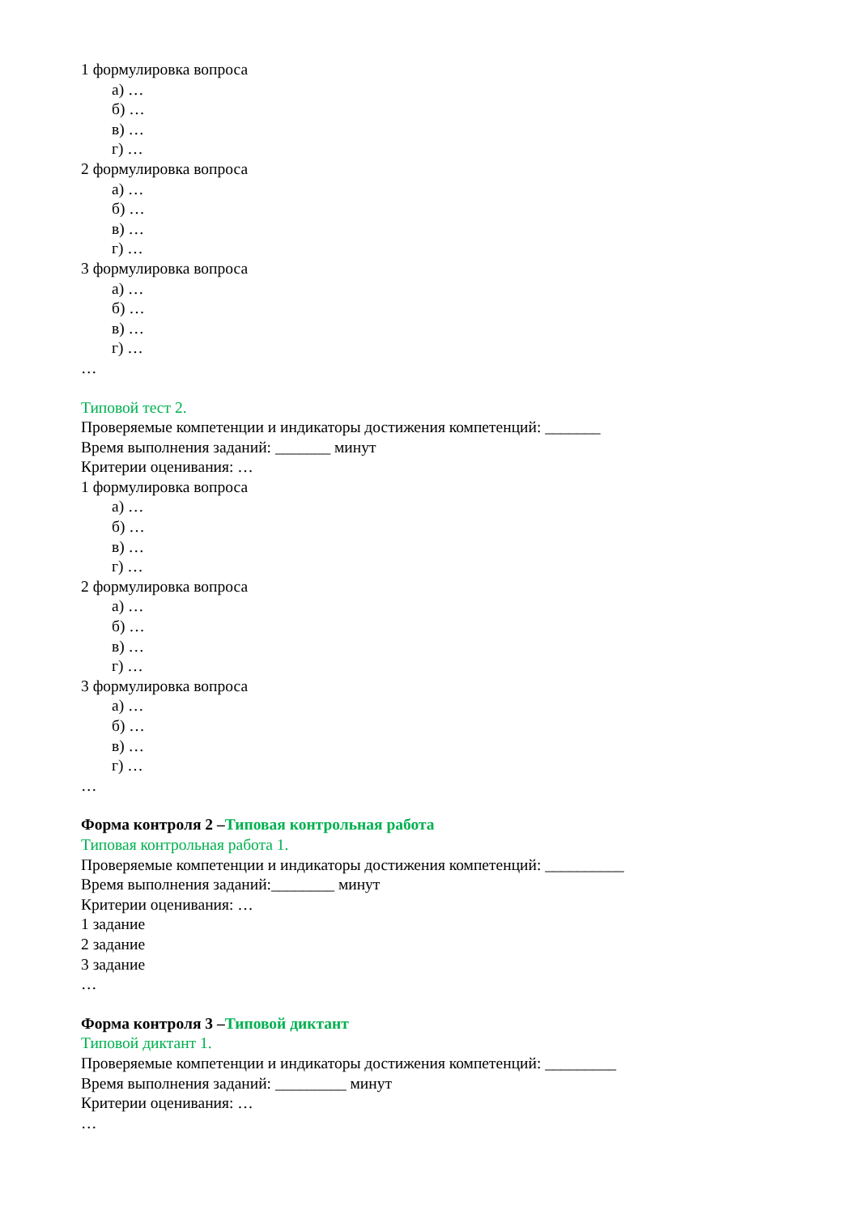1 формулировка вопроса
а) …
б) …
в) …
г) …
2 формулировка вопроса
а) …
б) …
в) …
г) …
3 формулировка вопроса
а) …
б) …
в) …
г) …
…
Типовой тест 2.
Проверяемые компетенции и индикаторы достижения компетенций: _______
Время выполнения заданий: _______ минут
Критерии оценивания: …
1 формулировка вопроса
а) …
б) …
в) …
г) …
2 формулировка вопроса
а) …
б) …
в) …
г) …
3 формулировка вопроса
а) …
б) …
в) …
г) …
…
Форма контроля 2 –Типовая контрольная работа
Типовая контрольная работа 1.
Проверяемые компетенции и индикаторы достижения компетенций: __________
Время выполнения заданий:________ минут
Критерии оценивания: …
1 задание
2 задание
3 задание
…
Форма контроля 3 –Типовой диктант
Типовой диктант 1.
Проверяемые компетенции и индикаторы достижения компетенций: _________
Время выполнения заданий: _________ минут
Критерии оценивания: …
…